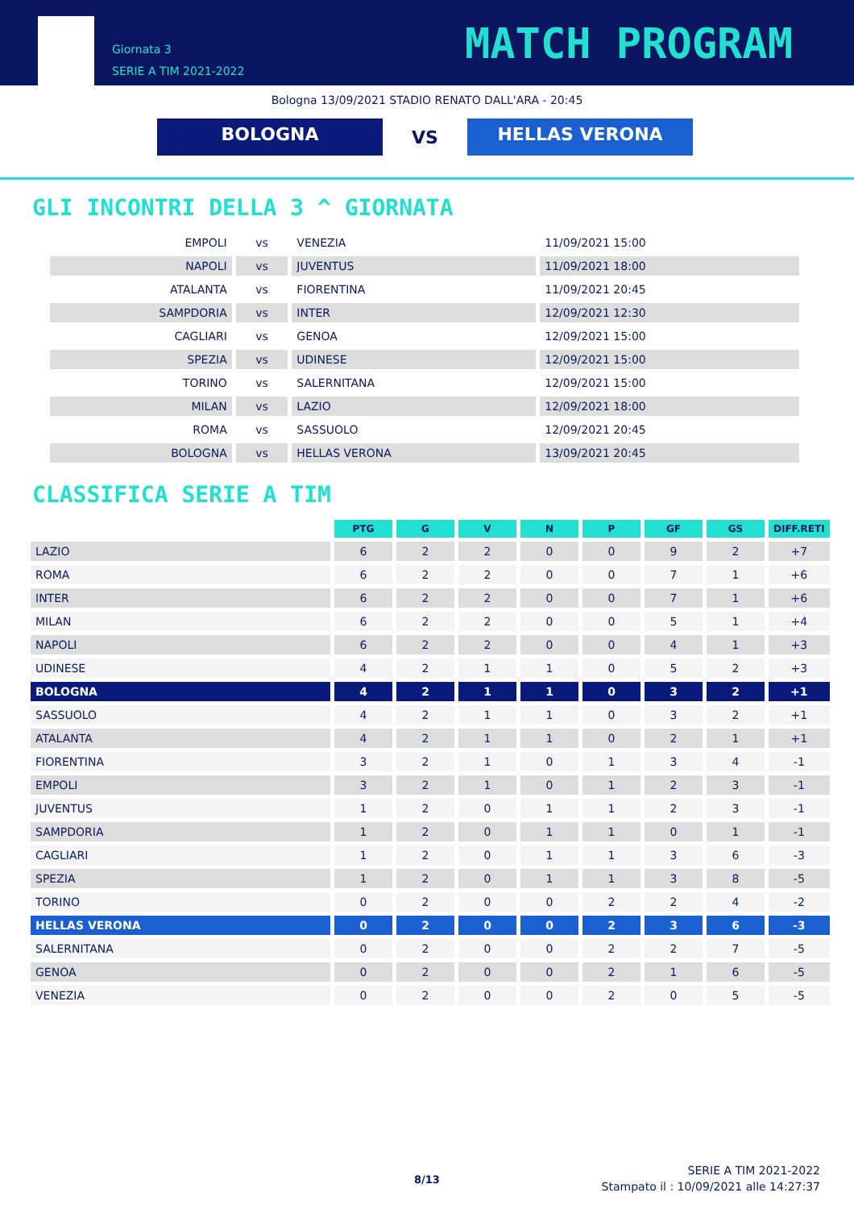Giornata 3
SERIE A TIM 2021-2022
MATCH PROGRAM
Bologna 13/09/2021 STADIO RENATO DALL'ARA - 20:45
BOLOGNA
VS
HELLAS VERONA
GLI INCONTRI DELLA 3 ^ GIORNATA
| EMPOLI | vs | VENEZIA | 11/09/2021 15:00 |
| NAPOLI | vs | JUVENTUS | 11/09/2021 18:00 |
| ATALANTA | vs | FIORENTINA | 11/09/2021 20:45 |
| SAMPDORIA | vs | INTER | 12/09/2021 12:30 |
| CAGLIARI | vs | GENOA | 12/09/2021 15:00 |
| SPEZIA | vs | UDINESE | 12/09/2021 15:00 |
| TORINO | vs | SALERNITANA | 12/09/2021 15:00 |
| MILAN | vs | LAZIO | 12/09/2021 18:00 |
| ROMA | vs | SASSUOLO | 12/09/2021 20:45 |
| BOLOGNA | vs | HELLAS VERONA | 13/09/2021 20:45 |
CLASSIFICA SERIE A TIM
| | PTG | G | V | N | P | GF | GS | DIFF.RETI |
| --- | --- | --- | --- | --- | --- | --- | --- | --- |
| LAZIO | 6 | 2 | 2 | 0 | 0 | 9 | 2 | +7 |
| ROMA | 6 | 2 | 2 | 0 | 0 | 7 | 1 | +6 |
| INTER | 6 | 2 | 2 | 0 | 0 | 7 | 1 | +6 |
| MILAN | 6 | 2 | 2 | 0 | 0 | 5 | 1 | +4 |
| NAPOLI | 6 | 2 | 2 | 0 | 0 | 4 | 1 | +3 |
| UDINESE | 4 | 2 | 1 | 1 | 0 | 5 | 2 | +3 |
| BOLOGNA | 4 | 2 | 1 | 1 | 0 | 3 | 2 | +1 |
| SASSUOLO | 4 | 2 | 1 | 1 | 0 | 3 | 2 | +1 |
| ATALANTA | 4 | 2 | 1 | 1 | 0 | 2 | 1 | +1 |
| FIORENTINA | 3 | 2 | 1 | 0 | 1 | 3 | 4 | -1 |
| EMPOLI | 3 | 2 | 1 | 0 | 1 | 2 | 3 | -1 |
| JUVENTUS | 1 | 2 | 0 | 1 | 1 | 2 | 3 | -1 |
| SAMPDORIA | 1 | 2 | 0 | 1 | 1 | 0 | 1 | -1 |
| CAGLIARI | 1 | 2 | 0 | 1 | 1 | 3 | 6 | -3 |
| SPEZIA | 1 | 2 | 0 | 1 | 1 | 3 | 8 | -5 |
| TORINO | 0 | 2 | 0 | 0 | 2 | 2 | 4 | -2 |
| HELLAS VERONA | 0 | 2 | 0 | 0 | 2 | 3 | 6 | -3 |
| SALERNITANA | 0 | 2 | 0 | 0 | 2 | 2 | 7 | -5 |
| GENOA | 0 | 2 | 0 | 0 | 2 | 1 | 6 | -5 |
| VENEZIA | 0 | 2 | 0 | 0 | 2 | 0 | 5 | -5 |
8/13
SERIE A TIM 2021-2022
Stampato il : 10/09/2021 alle 14:27:37